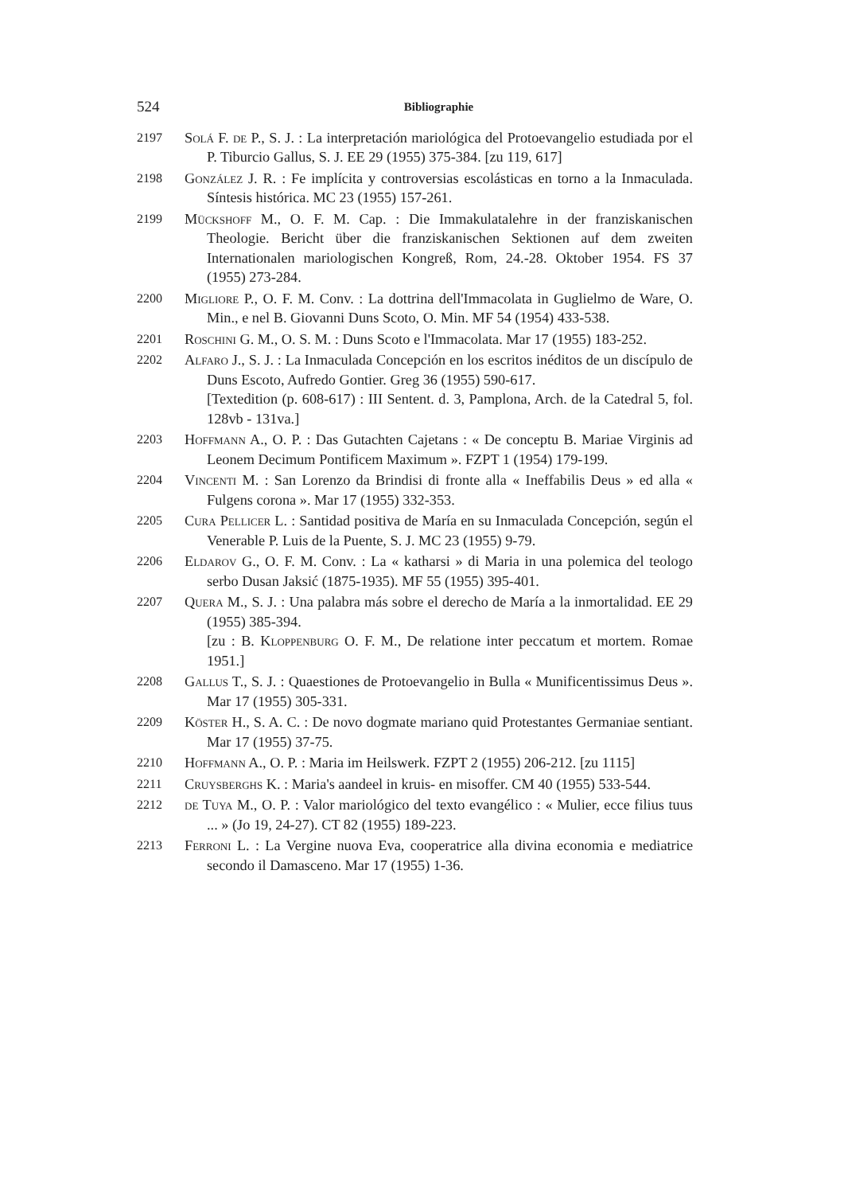524
Bibliographie
2197 Solá F. de P., S. J. : La interpretación mariológica del Protoevangelio estudiada por el P. Tiburcio Gallus, S. J. EE 29 (1955) 375-384. [zu 119, 617]
2198 González J. R. : Fe implícita y controversias escolásticas en torno a la Inmaculada. Síntesis histórica. MC 23 (1955) 157-261.
2199 Mückshoff M., O. F. M. Cap. : Die Immakulatalehre in der franziskanischen Theologie. Bericht über die franziskanischen Sektionen auf dem zweiten Internationalen mariologischen Kongreß, Rom, 24.-28. Oktober 1954. FS 37 (1955) 273-284.
2200 Migliore P., O. F. M. Conv. : La dottrina dell'Immacolata in Guglielmo de Ware, O. Min., e nel B. Giovanni Duns Scoto, O. Min. MF 54 (1954) 433-538.
2201 Roschini G. M., O. S. M. : Duns Scoto e l'Immacolata. Mar 17 (1955) 183-252.
2202 Alfaro J., S. J. : La Inmaculada Concepción en los escritos inéditos de un discípulo de Duns Escoto, Aufredo Gontier. Greg 36 (1955) 590-617.
[Textedition (p. 608-617) : III Sentent. d. 3, Pamplona, Arch. de la Catedral 5, fol. 128vb - 131va.]
2203 Hoffmann A., O. P. : Das Gutachten Cajetans : « De conceptu B. Mariae Virginis ad Leonem Decimum Pontificem Maximum ». FZPT 1 (1954) 179-199.
2204 Vincenti M. : San Lorenzo da Brindisi di fronte alla « Ineffabilis Deus » ed alla « Fulgens corona ». Mar 17 (1955) 332-353.
2205 Cura Pellicer L. : Santidad positiva de María en su Inmaculada Concepción, según el Venerable P. Luis de la Puente, S. J. MC 23 (1955) 9-79.
2206 Eldarov G., O. F. M. Conv. : La « katharsi » di Maria in una polemica del teologo serbo Dusan Jaksić (1875-1935). MF 55 (1955) 395-401.
2207 Quera M., S. J. : Una palabra más sobre el derecho de María a la inmortalidad. EE 29 (1955) 385-394.
[zu : B. Kloppenburg O. F. M., De relatione inter peccatum et mortem. Romae 1951.]
2208 Gallus T., S. J. : Quaestiones de Protoevangelio in Bulla « Munificentissimus Deus ». Mar 17 (1955) 305-331.
2209 Köster H., S. A. C. : De novo dogmate mariano quid Protestantes Germaniae sentiant. Mar 17 (1955) 37-75.
2210 Hoffmann A., O. P. : Maria im Heilswerk. FZPT 2 (1955) 206-212. [zu 1115]
2211 Cruysberghs K. : Maria's aandeel in kruis- en misoffer. CM 40 (1955) 533-544.
2212 de Tuya M., O. P. : Valor mariológico del texto evangélico : « Mulier, ecce filius tuus ... » (Jo 19, 24-27). CT 82 (1955) 189-223.
2213 Ferroni L. : La Vergine nuova Eva, cooperatrice alla divina economia e mediatrice secondo il Damasceno. Mar 17 (1955) 1-36.